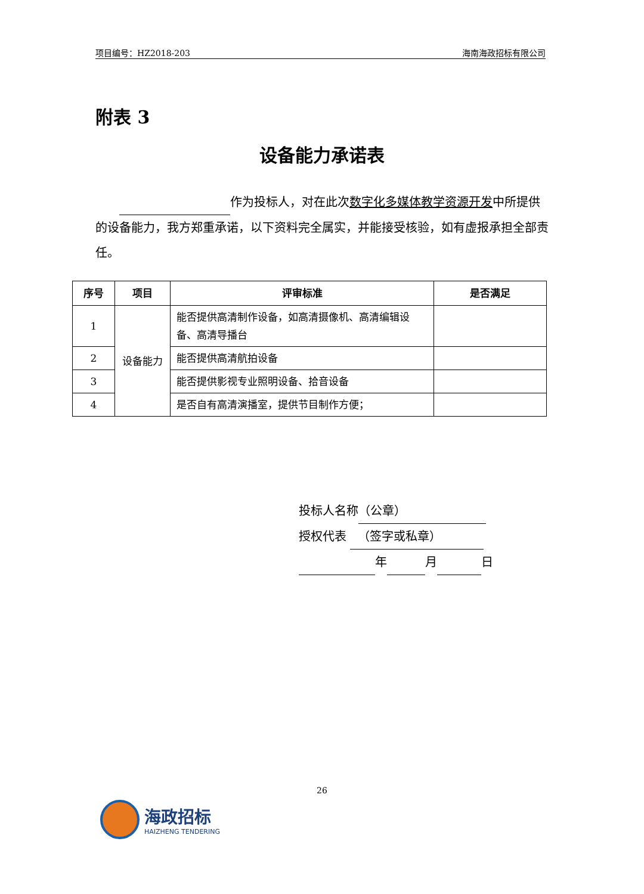项目编号：HZ2018-203 海南海政招标有限公司
附表 3
设备能力承诺表
   作为投标人，对在此次数字化多媒体教学资源开发中所提供的设备能力，我方郑重承诺，以下资料完全属实，并能接受核验，如有虚报承担全部责任。
| 序号 | 项目 | 评审标准 | 是否满足 |
| --- | --- | --- | --- |
| 1 | 设备能力 | 能否提供高清制作设备，如高清摄像机、高清编辑设备、高清导播台 | |
| 2 | | 能否提供高清航拍设备 | |
| 3 | | 能否提供影视专业照明设备、拾音设备 | |
| 4 | | 是否自有高清演播室，提供节目制作方便； | |
投标人名称 （公章）
授权代表 （签字或私章）
年 月 日
26
海政招标
HAIZHENG TENDERING